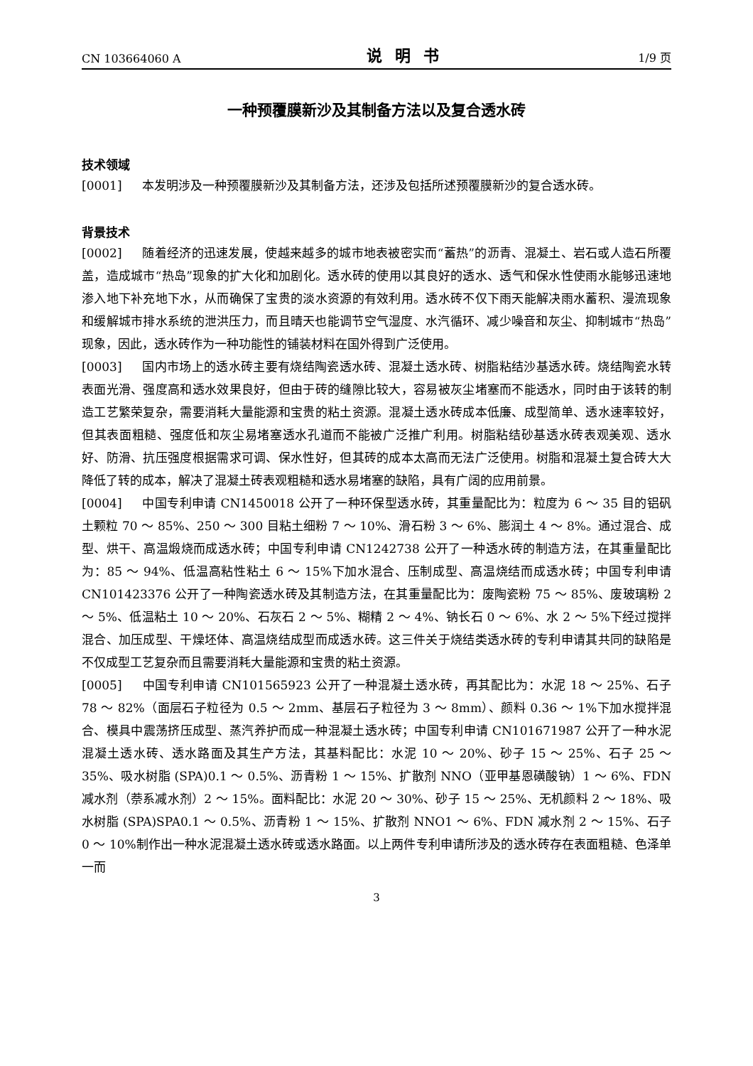CN 103664060 A 说明书 1/9 页
一种预覆膜新沙及其制备方法以及复合透水砖
技术领域
[0001] 本发明涉及一种预覆膜新沙及其制备方法，还涉及包括所述预覆膜新沙的复合透水砖。
背景技术
[0002] 随着经济的迅速发展，使越来越多的城市地表被密实而“蓄热”的沥青、混凝土、岩石或人造石所覆盖，造成城市“热岛”现象的扩大化和加剧化。透水砖的使用以其良好的透水、透气和保水性使雨水能够迅速地渗入地下补充地下水，从而确保了宝贵的淡水资源的有效利用。透水砖不仅下雨天能解决雨水蓄积、漫流现象和缓解城市排水系统的泄洪压力，而且晴天也能调节空气湿度、水汽循环、减少噪音和灰尘、抑制城市“热岛”现象，因此，透水砖作为一种功能性的铺装材料在国外得到广泛使用。
[0003] 国内市场上的透水砖主要有烧结陶瓷透水砖、混凝土透水砖、树脂粘结沙基透水砖。烧结陶瓷水转表面光滑、强度高和透水效果良好，但由于砖的缝隙比较大，容易被灰尘堵塞而不能透水，同时由于该转的制造工艺繁荣复杂，需要消耗大量能源和宝贵的粘土资源。混凝土透水砖成本低廉、成型简单、透水速率较好，但其表面粗糙、强度低和灰尘易堵塞透水孔道而不能被广泛推广利用。树脂粘结砂基透水砖表观美观、透水好、防滑、抗压强度根据需求可调、保水性好，但其砖的成本太高而无法广泛使用。树脂和混凝土复合砖大大降低了转的成本，解决了混凝土砖表观粗糙和透水易堵塞的缺陷，具有广阔的应用前景。
[0004] 中国专利申请 CN1450018 公开了一种环保型透水砖，其重量配比为：粒度为 6 ～ 35 目的铝矾土颗粒 70 ～ 85%、250 ～ 300 目粘土细粉 7 ～ 10%、滑石粉 3 ～ 6%、膨润土 4 ～ 8%。通过混合、成型、烘干、高温煅烧而成透水砖；中国专利申请 CN1242738 公开了一种透水砖的制造方法，在其重量配比为：85 ～ 94%、低温高粘性粘土 6 ～ 15%下加水混合、压制成型、高温烧结而成透水砖；中国专利申请 CN101423376 公开了一种陶瓷透水砖及其制造方法，在其重量配比为：废陶瓷粉 75 ～ 85%、废玻璃粉 2 ～ 5%、低温粘土 10 ～ 20%、石灰石 2 ～ 5%、糊精 2 ～ 4%、钠长石 0 ～ 6%、水 2 ～ 5%下经过搅拌混合、加压成型、干燥坯体、高温烧结成型而成透水砖。这三件关于烧结类透水砖的专利申请其共同的缺陷是不仅成型工艺复杂而且需要消耗大量能源和宝贵的粘土资源。
[0005] 中国专利申请 CN101565923 公开了一种混凝土透水砖，再其配比为：水泥 18 ～ 25%、石子 78 ～ 82%（面层石子粒径为 0.5 ～ 2mm、基层石子粒径为 3 ～ 8mm）、颜料 0.36 ～ 1%下加水搅拌混合、模具中震荡挤压成型、蒸汽养护而成一种混凝土透水砖；中国专利申请 CN101671987 公开了一种水泥混凝土透水砖、透水路面及其生产方法，其基料配比：水泥 10 ～ 20%、砂子 15 ～ 25%、石子 25 ～ 35%、吸水树脂 (SPA)0.1 ～ 0.5%、沥青粉 1 ～ 15%、扩散剂 NNO（亚甲基恩磺酸钠）1 ～ 6%、FDN 减水剂（萘系减水剂）2 ～ 15%。面料配比：水泥 20 ～ 30%、砂子 15 ～ 25%、无机颜料 2 ～ 18%、吸水树脂 (SPA)SPA0.1 ～ 0.5%、沥青粉 1 ～ 15%、扩散剂 NNO1 ～ 6%、FDN 减水剂 2 ～ 15%、石子 0 ～ 10%制作出一种水泥混凝土透水砖或透水路面。以上两件专利申请所涉及的透水砖存在表面粗糙、色泽单一而
3